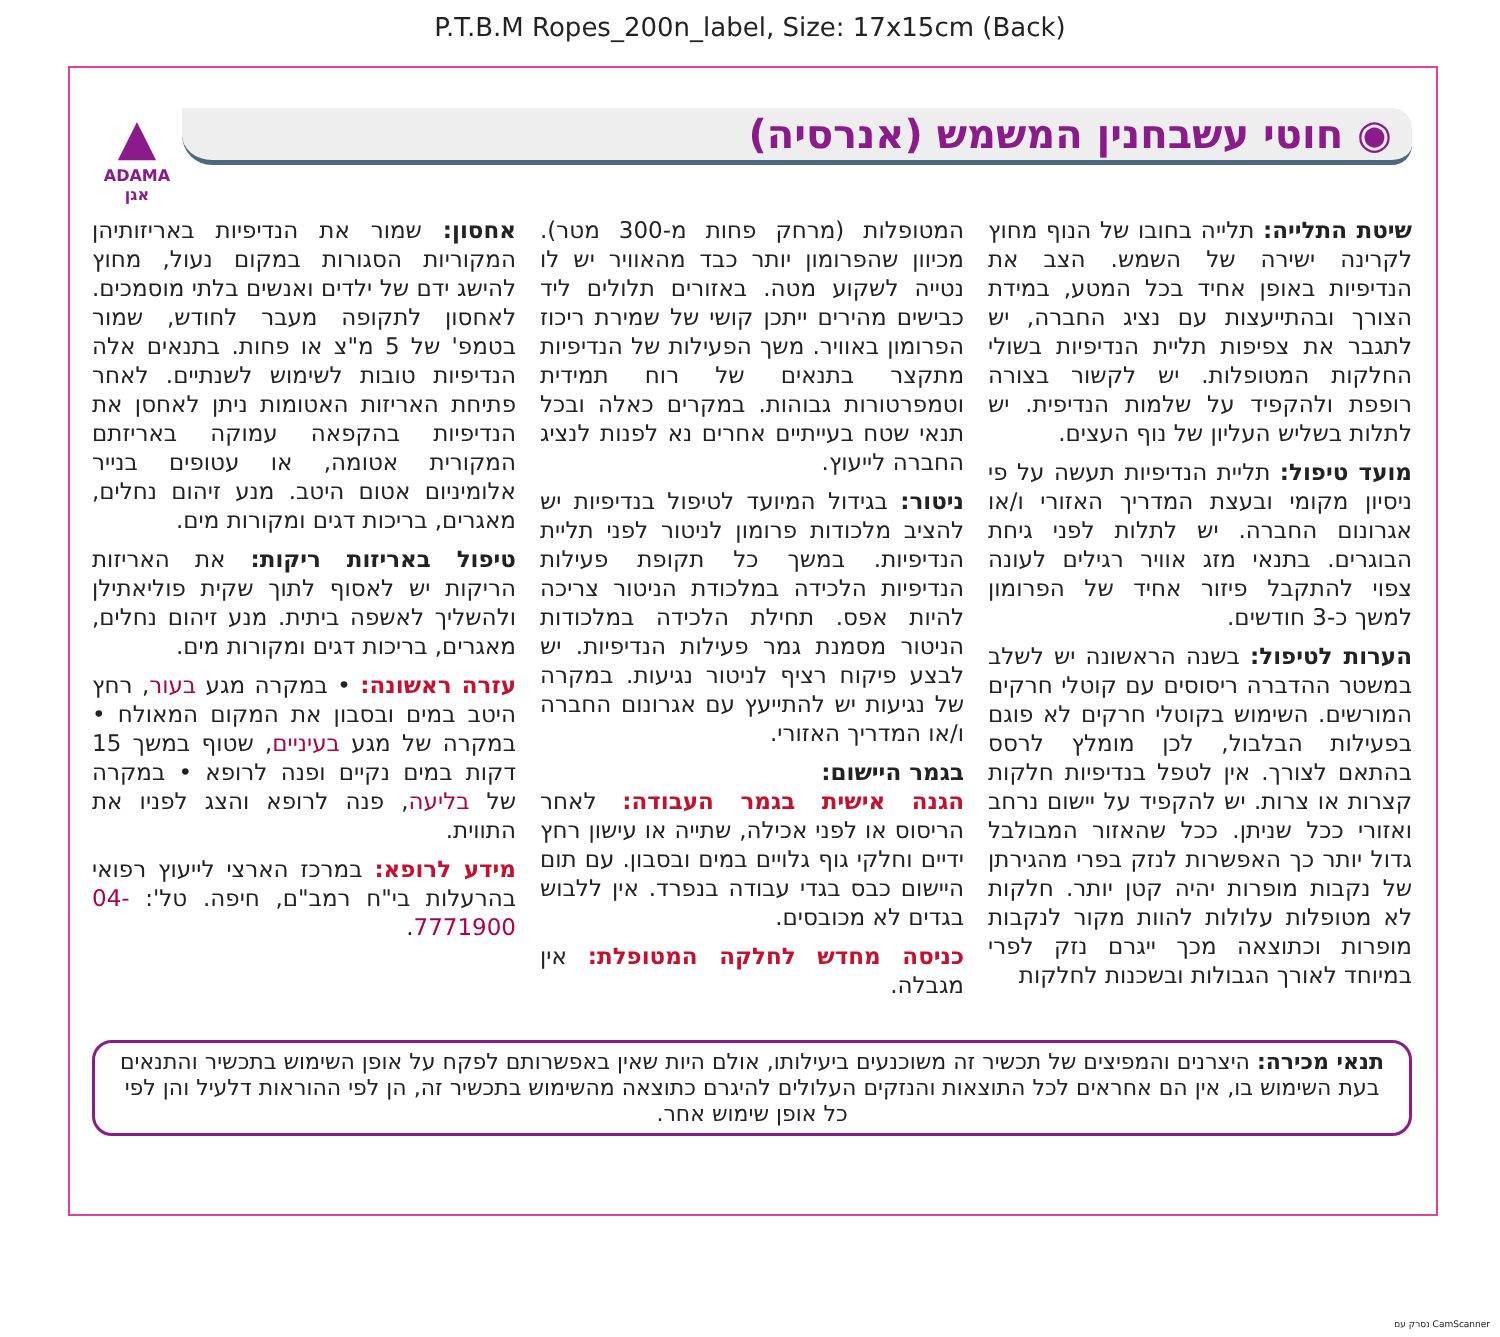P.T.B.M Ropes_200n_label, Size: 17x15cm (Back)
◉ חוטי עשבחנין המשמש (אנרסיה)
▲
ADAMA
אגן
שיטת התלייה: תלייה בחובו של הנוף מחוץ לקרינה ישירה של השמש. הצב את הנדיפיות באופן אחיד בכל המטע, במידת הצורך ובהתייעצות עם נציג החברה, יש לתגבר את צפיפות תליית הנדיפיות בשולי החלקות המטופלות. יש לקשור בצורה רופפת ולהקפיד על שלמות הנדיפית. יש לתלות בשליש העליון של נוף העצים.
מועד טיפול: תליית הנדיפיות תעשה על פי ניסיון מקומי ובעצת המדריך האזורי ו/או אגרונום החברה. יש לתלות לפני גיחת הבוגרים. בתנאי מזג אוויר רגילים לעונה צפוי להתקבל פיזור אחיד של הפרומון למשך כ-3 חודשים.
הערות לטיפול: בשנה הראשונה יש לשלב במשטר ההדברה ריסוסים עם קוטלי חרקים המורשים. השימוש בקוטלי חרקים לא פוגם בפעילות הבלבול, לכן מומלץ לרסס בהתאם לצורך. אין לטפל בנדיפיות חלקות קצרות או צרות. יש להקפיד על יישום נרחב ואזורי ככל שניתן. ככל שהאזור המבולבל גדול יותר כך האפשרות לנזק בפרי מהגירתן של נקבות מופרות יהיה קטן יותר. חלקות לא מטופלות עלולות להוות מקור לנקבות מופרות וכתוצאה מכך ייגרם נזק לפרי במיוחד לאורך הגבולות ובשכנות לחלקות
המטופלות (מרחק פחות מ-300 מטר). מכיוון שהפרומון יותר כבד מהאוויר יש לו נטייה לשקוע מטה. באזורים תלולים ליד כבישים מהירים ייתכן קושי של שמירת ריכוז הפרומון באוויר. משך הפעילות של הנדיפיות מתקצר בתנאים של רוח תמידית וטמפרטורות גבוהות. במקרים כאלה ובכל תנאי שטח בעייתיים אחרים נא לפנות לנציג החברה לייעוץ.
ניטור: בגידול המיועד לטיפול בנדיפיות יש להציב מלכודות פרומון לניטור לפני תליית הנדיפיות. במשך כל תקופת פעילות הנדיפיות הלכידה במלכודת הניטור צריכה להיות אפס. תחילת הלכידה במלכודות הניטור מסמנת גמר פעילות הנדיפיות. יש לבצע פיקוח רציף לניטור נגיעות. במקרה של נגיעות יש להתייעץ עם אגרונום החברה ו/או המדריך האזורי.
בגמר היישום:
הגנה אישית בגמר העבודה: לאחר הריסוס או לפני אכילה, שתייה או עישון רחץ ידיים וחלקי גוף גלויים במים ובסבון. עם תום היישום כבס בגדי עבודה בנפרד. אין ללבוש בגדים לא מכובסים.
כניסה מחדש לחלקה המטופלת: אין מגבלה.
אחסון: שמור את הנדיפיות באריזותיהן המקוריות הסגורות במקום נעול, מחוץ להישג ידם של ילדים ואנשים בלתי מוסמכים. לאחסון לתקופה מעבר לחודש, שמור בטמפ' של 5 מ"צ או פחות. בתנאים אלה הנדיפיות טובות לשימוש לשנתיים. לאחר פתיחת האריזות האטומות ניתן לאחסן את הנדיפיות בהקפאה עמוקה באריזתם המקורית אטומה, או עטופים בנייר אלומיניום אטום היטב. מנע זיהום נחלים, מאגרים, בריכות דגים ומקורות מים.
טיפול באריזות ריקות: את האריזות הריקות יש לאסוף לתוך שקית פוליאתילן ולהשליך לאשפה ביתית. מנע זיהום נחלים, מאגרים, בריכות דגים ומקורות מים.
עזרה ראשונה: • במקרה מגע בעור, רחץ היטב במים ובסבון את המקום המאולח • במקרה של מגע בעיניים, שטוף במשך 15 דקות במים נקיים ופנה לרופא • במקרה של בליעה, פנה לרופא והצג לפניו את התווית.
מידע לרופא: במרכז הארצי לייעוץ רפואי בהרעלות בי"ח רמב"ם, חיפה. טל': 04-7771900.
תנאי מכירה: היצרנים והמפיצים של תכשיר זה משוכנעים ביעילותו, אולם היות שאין באפשרותם לפקח על אופן השימוש בתכשיר והתנאים בעת השימוש בו, אין הם אחראים לכל התוצאות והנזקים העלולים להיגרם כתוצאה מהשימוש בתכשיר זה, הן לפי ההוראות דלעיל והן לפי כל אופן שימוש אחר.
נסרק עם CamScanner